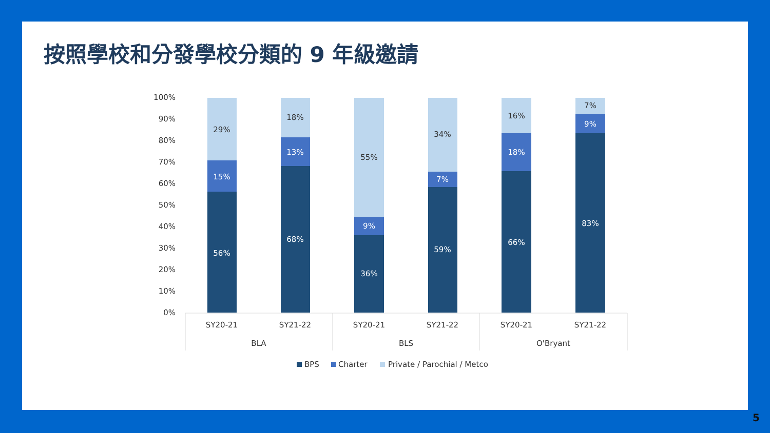按照學校和分發學校分類的 9 年級邀請
100%
90%
80%
70%
60%
50%
40%
30%
20%
10%
0%
29%
18%
55%
34%
16%
7%
15%
56%
13%
68%
9%
36%
7%
59%
18%
66%
9%
83%
SY20-21
SY21-22
SY20-21
SY21-22
SY20-21
SY21-22
BLA
BLS
O'Bryant
BPS
Charter
Private / Parochial / Metco
5